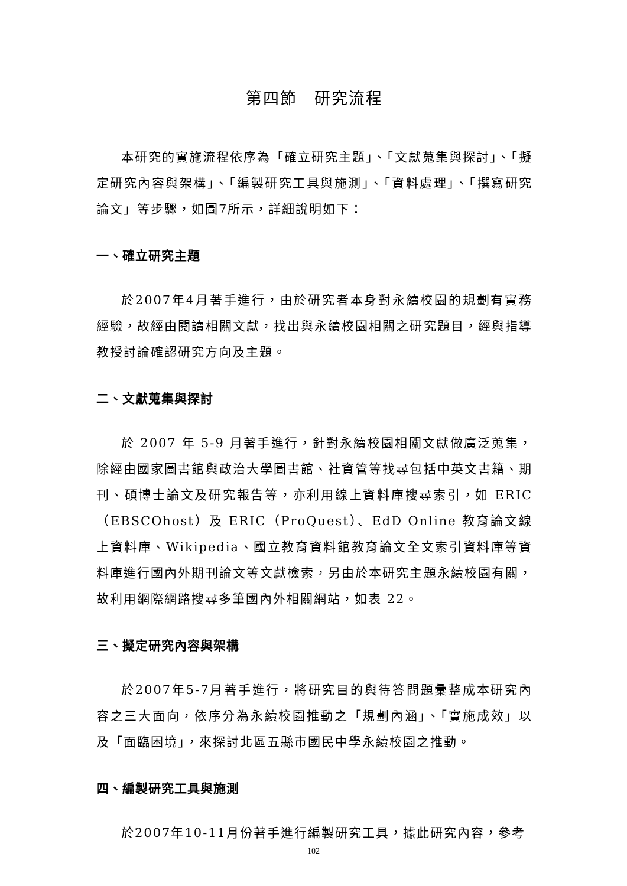第四節　研究流程
本研究的實施流程依序為「確立研究主題」、「文獻蒐集與探討」、「擬定研究內容與架構」、「編製研究工具與施測」、「資料處理」、「撰寫研究論文」等步驟，如圖7所示，詳細說明如下：
一、確立研究主題
於2007年4月著手進行，由於研究者本身對永續校園的規劃有實務經驗，故經由閱讀相關文獻，找出與永續校園相關之研究題目，經與指導教授討論確認研究方向及主題。
二、文獻蒐集與探討
於 2007 年 5-9 月著手進行，針對永續校園相關文獻做廣泛蒐集，除經由國家圖書館與政治大學圖書館、社資管等找尋包括中英文書籍、期刊、碩博士論文及研究報告等，亦利用線上資料庫搜尋索引，如 ERIC（EBSCOhost）及 ERIC（ProQuest）、EdD Online 教育論文線上資料庫、Wikipedia、國立教育資料館教育論文全文索引資料庫等資料庫進行國內外期刊論文等文獻檢索，另由於本研究主題永續校園有關，故利用網際網路搜尋多筆國內外相關網站，如表 22。
三、擬定研究內容與架構
於2007年5-7月著手進行，將研究目的與待答問題彙整成本研究內容之三大面向，依序分為永續校園推動之「規劃內涵」、「實施成效」以及「面臨困境」，來探討北區五縣市國民中學永續校園之推動。
四、編製研究工具與施測
於2007年10-11月份著手進行編製研究工具，據此研究內容，參考
102